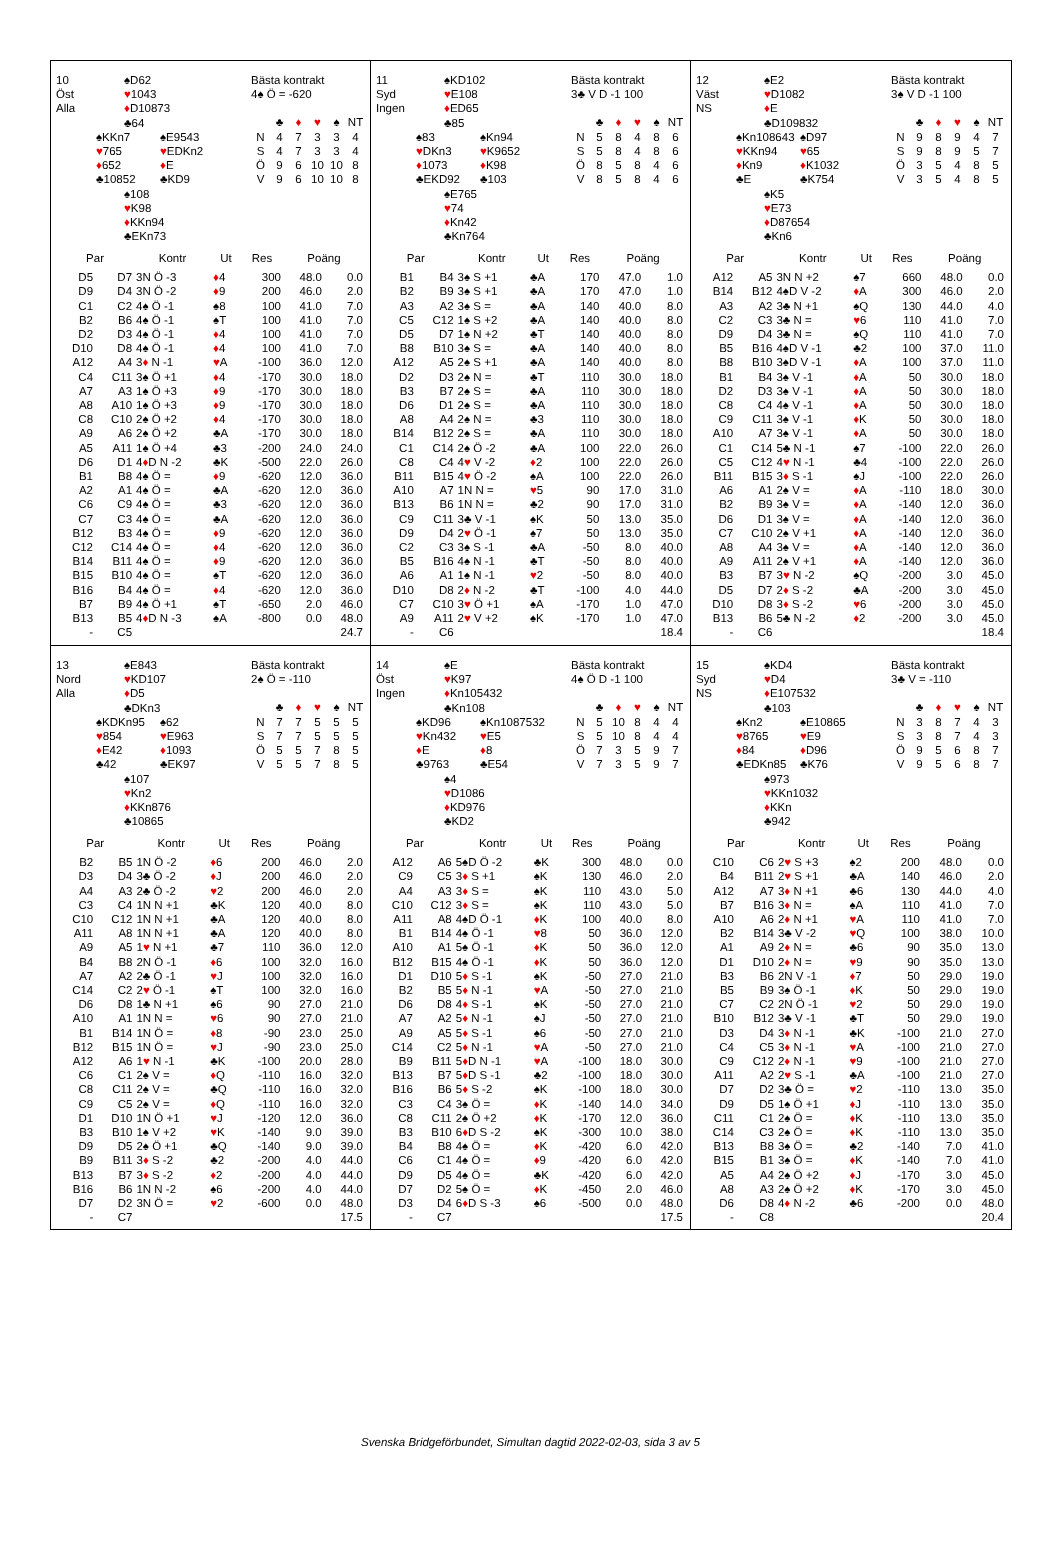10
Öst
Alla
♠D62
♥1043
♦D10873
♣64
♠KKn7
♥765
♦652
♣10852
♠E9543
♥EDKn2
♦E
♣KD9
♠108
♥K98
♦KKn94
♣EKn73
Bästa kontrakt
4♠ Ö = -620
| | ♣ | ♦ | ♥ | ♠ | NT |
| N | 4 | 7 | 3 | 3 | 4 |
| S | 4 | 7 | 3 | 3 | 4 |
| Ö | 9 | 6 | 10 | 10 | 8 |
| V | 9 | 6 | 10 | 10 | 8 |
| Par | | Kontr | Ut | Res | Poäng | |
| --- | --- | --- | --- | --- | --- | --- |
| D5 | D7 | 3N Ö -3 | ♦ 4 | 300 | 48.0 | 0.0 |
| D9 | D4 | 3N Ö -2 | ♦ 9 | 200 | 46.0 | 2.0 |
| C1 | C2 | 4♠ Ö -1 | ♠8 | 100 | 41.0 | 7.0 |
| B2 | B6 | 4♠ Ö -1 | ♠T | 100 | 41.0 | 7.0 |
| D2 | D3 | 4♠ Ö -1 | ♦ 4 | 100 | 41.0 | 7.0 |
| D10 | D8 | 4♠ Ö -1 | ♦ 4 | 100 | 41.0 | 7.0 |
| A12 | A4 | 3 ♦ N -1 | ♥ A | -100 | 36.0 | 12.0 |
| C4 | C11 | 3♠ Ö +1 | ♦ 4 | -170 | 30.0 | 18.0 |
| A7 | A3 | 1♠ Ö +3 | ♦ 9 | -170 | 30.0 | 18.0 |
| A8 | A10 | 1♠ Ö +3 | ♦ 9 | -170 | 30.0 | 18.0 |
| C8 | C10 | 2♠ Ö +2 | ♦ 4 | -170 | 30.0 | 18.0 |
| A9 | A6 | 2♠ Ö +2 | ♣A | -170 | 30.0 | 18.0 |
| A5 | A11 | 1♠ Ö +4 | ♣3 | -200 | 24.0 | 24.0 |
| D6 | D1 | 4 ♦ D N -2 | ♣K | -500 | 22.0 | 26.0 |
| B1 | B8 | 4♠ Ö = | ♦ 9 | -620 | 12.0 | 36.0 |
| A2 | A1 | 4♠ Ö = | ♣A | -620 | 12.0 | 36.0 |
| C6 | C9 | 4♠ Ö = | ♣3 | -620 | 12.0 | 36.0 |
| C7 | C3 | 4♠ Ö = | ♣A | -620 | 12.0 | 36.0 |
| B12 | B3 | 4♠ Ö = | ♦ 9 | -620 | 12.0 | 36.0 |
| C12 | C14 | 4♠ Ö = | ♦ 4 | -620 | 12.0 | 36.0 |
| B14 | B11 | 4♠ Ö = | ♦ 9 | -620 | 12.0 | 36.0 |
| B15 | B10 | 4♠ Ö = | ♠T | -620 | 12.0 | 36.0 |
| B16 | B4 | 4♠ Ö = | ♦ 4 | -620 | 12.0 | 36.0 |
| B7 | B9 | 4♠ Ö +1 | ♠T | -650 | 2.0 | 46.0 |
| B13 | B5 | 4 ♦ D N -3 | ♠A | -800 | 0.0 | 48.0 |
| - | C5 | | | | | 24.7 |
11
Syd
Ingen
♠KD102
♥E108
♦ED65
♣85
♠83
♥DKn3
♦1073
♣EKD92
♠Kn94
♥K9652
♦K98
♣103
♠E765
♥74
♦Kn42
♣Kn764
Bästa kontrakt
3♣ V D -1 100
| | ♣ | ♦ | ♥ | ♠ | NT |
| N | 5 | 8 | 4 | 8 | 6 |
| S | 5 | 8 | 4 | 8 | 6 |
| Ö | 8 | 5 | 8 | 4 | 6 |
| V | 8 | 5 | 8 | 4 | 6 |
| Par | | Kontr | Ut | Res | Poäng | |
| --- | --- | --- | --- | --- | --- | --- |
| B1 | B4 | 3♠ S +1 | ♣A | 170 | 47.0 | 1.0 |
| B2 | B9 | 3♠ S +1 | ♣A | 170 | 47.0 | 1.0 |
| A3 | A2 | 3♠ S = | ♣A | 140 | 40.0 | 8.0 |
| C5 | C12 | 1♠ S +2 | ♣A | 140 | 40.0 | 8.0 |
| D5 | D7 | 1♠ N +2 | ♣T | 140 | 40.0 | 8.0 |
| B8 | B10 | 3♠ S = | ♣A | 140 | 40.0 | 8.0 |
| A12 | A5 | 2♠ S +1 | ♣A | 140 | 40.0 | 8.0 |
| D2 | D3 | 2♠ N = | ♣T | 110 | 30.0 | 18.0 |
| B3 | B7 | 2♠ S = | ♣A | 110 | 30.0 | 18.0 |
| D6 | D1 | 2♠ S = | ♣A | 110 | 30.0 | 18.0 |
| A8 | A4 | 2♠ N = | ♣3 | 110 | 30.0 | 18.0 |
| B14 | B12 | 2♠ S = | ♣A | 110 | 30.0 | 18.0 |
| C1 | C14 | 2♠ Ö -2 | ♣A | 100 | 22.0 | 26.0 |
| C8 | C4 | 4 ♥ V -2 | ♦ 2 | 100 | 22.0 | 26.0 |
| B11 | B15 | 4 ♥ Ö -2 | ♠A | 100 | 22.0 | 26.0 |
| A10 | A7 | 1N N = | ♥ 5 | 90 | 17.0 | 31.0 |
| B13 | B6 | 1N N = | ♣2 | 90 | 17.0 | 31.0 |
| C9 | C11 | 3♣ V -1 | ♠K | 50 | 13.0 | 35.0 |
| D9 | D4 | 2 ♥ Ö -1 | ♠7 | 50 | 13.0 | 35.0 |
| C2 | C3 | 3♠ S -1 | ♣A | -50 | 8.0 | 40.0 |
| B5 | B16 | 4♠ N -1 | ♣T | -50 | 8.0 | 40.0 |
| A6 | A1 | 1♠ N -1 | ♥ 2 | -50 | 8.0 | 40.0 |
| D10 | D8 | 2 ♦ N -2 | ♣T | -100 | 4.0 | 44.0 |
| C7 | C10 | 3 ♥ Ö +1 | ♠A | -170 | 1.0 | 47.0 |
| A9 | A11 | 2 ♥ V +2 | ♠K | -170 | 1.0 | 47.0 |
| - | C6 | | | | | 18.4 |
12
Väst
NS
♠E2
♥D1082
♦E
♣D109832
♠Kn108643
♥KKn94
♦Kn9
♣E
♠D97
♥65
♦K1032
♣K754
♠K5
♥E73
♦D87654
♣Kn6
Bästa kontrakt
3♠ V D -1 100
| | ♣ | ♦ | ♥ | ♠ | NT |
| N | 9 | 8 | 9 | 4 | 7 |
| S | 9 | 8 | 9 | 5 | 7 |
| Ö | 3 | 5 | 4 | 8 | 5 |
| V | 3 | 5 | 4 | 8 | 5 |
| Par | | Kontr | Ut | Res | Poäng | |
| --- | --- | --- | --- | --- | --- | --- |
| A12 | A5 | 3N N +2 | ♠7 | 660 | 48.0 | 0.0 |
| B14 | B12 | 4♠D V -2 | ♦ A | 300 | 46.0 | 2.0 |
| A3 | A2 | 3♣ N +1 | ♠Q | 130 | 44.0 | 4.0 |
| C2 | C3 | 3♣ N = | ♥ 6 | 110 | 41.0 | 7.0 |
| D9 | D4 | 3♣ N = | ♠Q | 110 | 41.0 | 7.0 |
| B5 | B16 | 4♠D V -1 | ♣2 | 100 | 37.0 | 11.0 |
| B8 | B10 | 3♠D V -1 | ♦ A | 100 | 37.0 | 11.0 |
| B1 | B4 | 3♠ V -1 | ♦ A | 50 | 30.0 | 18.0 |
| D2 | D3 | 3♠ V -1 | ♦ A | 50 | 30.0 | 18.0 |
| C8 | C4 | 4♠ V -1 | ♦ A | 50 | 30.0 | 18.0 |
| C9 | C11 | 3♠ V -1 | ♦ K | 50 | 30.0 | 18.0 |
| A10 | A7 | 3♠ V -1 | ♦ A | 50 | 30.0 | 18.0 |
| C1 | C14 | 5♣ N -1 | ♠7 | -100 | 22.0 | 26.0 |
| C5 | C12 | 4 ♥ N -1 | ♣4 | -100 | 22.0 | 26.0 |
| B11 | B15 | 3 ♦ S -1 | ♠J | -100 | 22.0 | 26.0 |
| A6 | A1 | 2♠ V = | ♦ A | -110 | 18.0 | 30.0 |
| B2 | B9 | 3♠ V = | ♦ A | -140 | 12.0 | 36.0 |
| D6 | D1 | 3♠ V = | ♦ A | -140 | 12.0 | 36.0 |
| C7 | C10 | 2♠ V +1 | ♦ A | -140 | 12.0 | 36.0 |
| A8 | A4 | 3♠ V = | ♦ A | -140 | 12.0 | 36.0 |
| A9 | A11 | 2♠ V +1 | ♦ A | -140 | 12.0 | 36.0 |
| B3 | B7 | 3 ♥ N -2 | ♠Q | -200 | 3.0 | 45.0 |
| D5 | D7 | 2 ♦ S -2 | ♣A | -200 | 3.0 | 45.0 |
| D10 | D8 | 3 ♦ S -2 | ♥ 6 | -200 | 3.0 | 45.0 |
| B13 | B6 | 5♣ N -2 | ♦ 2 | -200 | 3.0 | 45.0 |
| - | C6 | | | | | 18.4 |
13
Nord
Alla
♠E843
♥KD107
♦D5
♣DKn3
♠KDKn95
♥854
♦E42
♣42
♠62
♥E963
♦1093
♣EK97
♠107
♥Kn2
♦KKn876
♣10865
Bästa kontrakt
2♠ Ö = -110
| | ♣ | ♦ | ♥ | ♠ | NT |
| N | 7 | 7 | 5 | 5 | 5 |
| S | 7 | 7 | 5 | 5 | 5 |
| Ö | 5 | 5 | 7 | 8 | 5 |
| V | 5 | 5 | 7 | 8 | 5 |
| Par | | Kontr | Ut | Res | Poäng | |
| --- | --- | --- | --- | --- | --- | --- |
| B2 | B5 | 1N Ö -2 | ♦ 6 | 200 | 46.0 | 2.0 |
| D3 | D4 | 3♣ Ö -2 | ♦ J | 200 | 46.0 | 2.0 |
| A4 | A3 | 2♣ Ö -2 | ♥ 2 | 200 | 46.0 | 2.0 |
| C3 | C4 | 1N N +1 | ♣K | 120 | 40.0 | 8.0 |
| C10 | C12 | 1N N +1 | ♣A | 120 | 40.0 | 8.0 |
| A11 | A8 | 1N N +1 | ♣A | 120 | 40.0 | 8.0 |
| A9 | A5 | 1 ♥ N +1 | ♣7 | 110 | 36.0 | 12.0 |
| B4 | B8 | 2N Ö -1 | ♦ 6 | 100 | 32.0 | 16.0 |
| A7 | A2 | 2♣ Ö -1 | ♥ J | 100 | 32.0 | 16.0 |
| C14 | C2 | 2 ♥ Ö -1 | ♠T | 100 | 32.0 | 16.0 |
| D6 | D8 | 1♣ N +1 | ♠6 | 90 | 27.0 | 21.0 |
| A10 | A1 | 1N N = | ♥ 6 | 90 | 27.0 | 21.0 |
| B1 | B14 | 1N Ö = | ♦ 8 | -90 | 23.0 | 25.0 |
| B12 | B15 | 1N Ö = | ♥ J | -90 | 23.0 | 25.0 |
| A12 | A6 | 1 ♥ N -1 | ♣K | -100 | 20.0 | 28.0 |
| C6 | C1 | 2♠ V = | ♦ Q | -110 | 16.0 | 32.0 |
| C8 | C11 | 2♠ V = | ♣Q | -110 | 16.0 | 32.0 |
| C9 | C5 | 2♠ V = | ♦ Q | -110 | 16.0 | 32.0 |
| D1 | D10 | 1N Ö +1 | ♥ J | -120 | 12.0 | 36.0 |
| B3 | B10 | 1♠ V +2 | ♥ K | -140 | 9.0 | 39.0 |
| D9 | D5 | 2♠ Ö +1 | ♣Q | -140 | 9.0 | 39.0 |
| B9 | B11 | 3 ♦ S -2 | ♣2 | -200 | 4.0 | 44.0 |
| B13 | B7 | 3 ♦ S -2 | ♦ 2 | -200 | 4.0 | 44.0 |
| B16 | B6 | 1N N -2 | ♠6 | -200 | 4.0 | 44.0 |
| D7 | D2 | 3N Ö = | ♥ 2 | -600 | 0.0 | 48.0 |
| - | C7 | | | | | 17.5 |
14
Öst
Ingen
♠E
♥K97
♦Kn105432
♣Kn108
♠KD96
♥Kn432
♦E
♣9763
♠Kn1087532
♥E5
♦8
♣E54
♠4
♥D1086
♦KD976
♣KD2
Bästa kontrakt
4♠ Ö D -1 100
| | ♣ | ♦ | ♥ | ♠ | NT |
| N | 5 | 10 | 8 | 4 | 4 |
| S | 5 | 10 | 8 | 4 | 4 |
| Ö | 7 | 3 | 5 | 9 | 7 |
| V | 7 | 3 | 5 | 9 | 7 |
| Par | | Kontr | Ut | Res | Poäng | |
| --- | --- | --- | --- | --- | --- | --- |
| A12 | A6 | 5♠D Ö -2 | ♣K | 300 | 48.0 | 0.0 |
| C9 | C5 | 3 ♦ S +1 | ♠K | 130 | 46.0 | 2.0 |
| A4 | A3 | 3 ♦ S = | ♠K | 110 | 43.0 | 5.0 |
| C10 | C12 | 3 ♦ S = | ♠K | 110 | 43.0 | 5.0 |
| A11 | A8 | 4♠D Ö -1 | ♦ K | 100 | 40.0 | 8.0 |
| B1 | B14 | 4♠ Ö -1 | ♥ 8 | 50 | 36.0 | 12.0 |
| A10 | A1 | 5♠ Ö -1 | ♦ K | 50 | 36.0 | 12.0 |
| B12 | B15 | 4♠ Ö -1 | ♦ K | 50 | 36.0 | 12.0 |
| D1 | D10 | 5 ♦ S -1 | ♠K | -50 | 27.0 | 21.0 |
| B2 | B5 | 5 ♦ N -1 | ♥ A | -50 | 27.0 | 21.0 |
| D6 | D8 | 4 ♦ S -1 | ♠K | -50 | 27.0 | 21.0 |
| A7 | A2 | 5 ♦ N -1 | ♠J | -50 | 27.0 | 21.0 |
| A9 | A5 | 5 ♦ S -1 | ♠6 | -50 | 27.0 | 21.0 |
| C14 | C2 | 5 ♦ N -1 | ♥ A | -50 | 27.0 | 21.0 |
| B9 | B11 | 5 ♦ D N -1 | ♥ A | -100 | 18.0 | 30.0 |
| B13 | B7 | 5 ♦ D S -1 | ♣2 | -100 | 18.0 | 30.0 |
| B16 | B6 | 5 ♦ S -2 | ♠K | -100 | 18.0 | 30.0 |
| C3 | C4 | 3♠ Ö = | ♦ K | -140 | 14.0 | 34.0 |
| C8 | C11 | 2♠ Ö +2 | ♦ K | -170 | 12.0 | 36.0 |
| B3 | B10 | 6 ♦ D S -2 | ♠K | -300 | 10.0 | 38.0 |
| B4 | B8 | 4♠ Ö = | ♦ K | -420 | 6.0 | 42.0 |
| C6 | C1 | 4♠ Ö = | ♦ 9 | -420 | 6.0 | 42.0 |
| D9 | D5 | 4♠ Ö = | ♣K | -420 | 6.0 | 42.0 |
| D7 | D2 | 5♠ Ö = | ♦ K | -450 | 2.0 | 46.0 |
| D3 | D4 | 6 ♦ D S -3 | ♠6 | -500 | 0.0 | 48.0 |
| - | C7 | | | | | 17.5 |
15
Syd
NS
♠KD4
♥D4
♦E107532
♣103
♠Kn2
♥8765
♦84
♣EDKn85
♠E10865
♥E9
♦D96
♣K76
♠973
♥KKn1032
♦KKn
♣942
Bästa kontrakt
3♣ V = -110
| | ♣ | ♦ | ♥ | ♠ | NT |
| N | 3 | 8 | 7 | 4 | 3 |
| S | 3 | 8 | 7 | 4 | 3 |
| Ö | 9 | 5 | 6 | 8 | 7 |
| V | 9 | 5 | 6 | 8 | 7 |
| Par | | Kontr | Ut | Res | Poäng | |
| --- | --- | --- | --- | --- | --- | --- |
| C10 | C6 | 2 ♥ S +3 | ♠2 | 200 | 48.0 | 0.0 |
| B4 | B11 | 2 ♥ S +1 | ♣A | 140 | 46.0 | 2.0 |
| A12 | A7 | 3 ♦ N +1 | ♣6 | 130 | 44.0 | 4.0 |
| B7 | B16 | 3 ♦ N = | ♠A | 110 | 41.0 | 7.0 |
| A10 | A6 | 2 ♦ N +1 | ♥ A | 110 | 41.0 | 7.0 |
| B2 | B14 | 3♣ V -2 | ♥ Q | 100 | 38.0 | 10.0 |
| A1 | A9 | 2 ♦ N = | ♣6 | 90 | 35.0 | 13.0 |
| D1 | D10 | 2 ♦ N = | ♥ 9 | 90 | 35.0 | 13.0 |
| B3 | B6 | 2N V -1 | ♦ 7 | 50 | 29.0 | 19.0 |
| B5 | B9 | 3♠ Ö -1 | ♦ K | 50 | 29.0 | 19.0 |
| C7 | C2 | 2N Ö -1 | ♥ 2 | 50 | 29.0 | 19.0 |
| B10 | B12 | 3♣ V -1 | ♣T | 50 | 29.0 | 19.0 |
| D3 | D4 | 3 ♦ N -1 | ♣K | -100 | 21.0 | 27.0 |
| C4 | C5 | 3 ♦ N -1 | ♥ A | -100 | 21.0 | 27.0 |
| C9 | C12 | 2 ♦ N -1 | ♥ 9 | -100 | 21.0 | 27.0 |
| A11 | A2 | 2 ♥ S -1 | ♣A | -100 | 21.0 | 27.0 |
| D7 | D2 | 3♣ Ö = | ♥ 2 | -110 | 13.0 | 35.0 |
| D9 | D5 | 1♠ Ö +1 | ♦ J | -110 | 13.0 | 35.0 |
| C11 | C1 | 2♠ Ö = | ♦ K | -110 | 13.0 | 35.0 |
| C14 | C3 | 2♠ Ö = | ♦ K | -110 | 13.0 | 35.0 |
| B13 | B8 | 3♠ Ö = | ♣2 | -140 | 7.0 | 41.0 |
| B15 | B1 | 3♠ Ö = | ♦ K | -140 | 7.0 | 41.0 |
| A5 | A4 | 2♠ Ö +2 | ♦ J | -170 | 3.0 | 45.0 |
| A8 | A3 | 2♠ Ö +2 | ♦ K | -170 | 3.0 | 45.0 |
| D6 | D8 | 4 ♦ N -2 | ♣6 | -200 | 0.0 | 48.0 |
| - | C8 | | | | | 20.4 |
Svenska Bridgeförbundet, Simultan dagtid 2022-02-03, sida 3 av 5